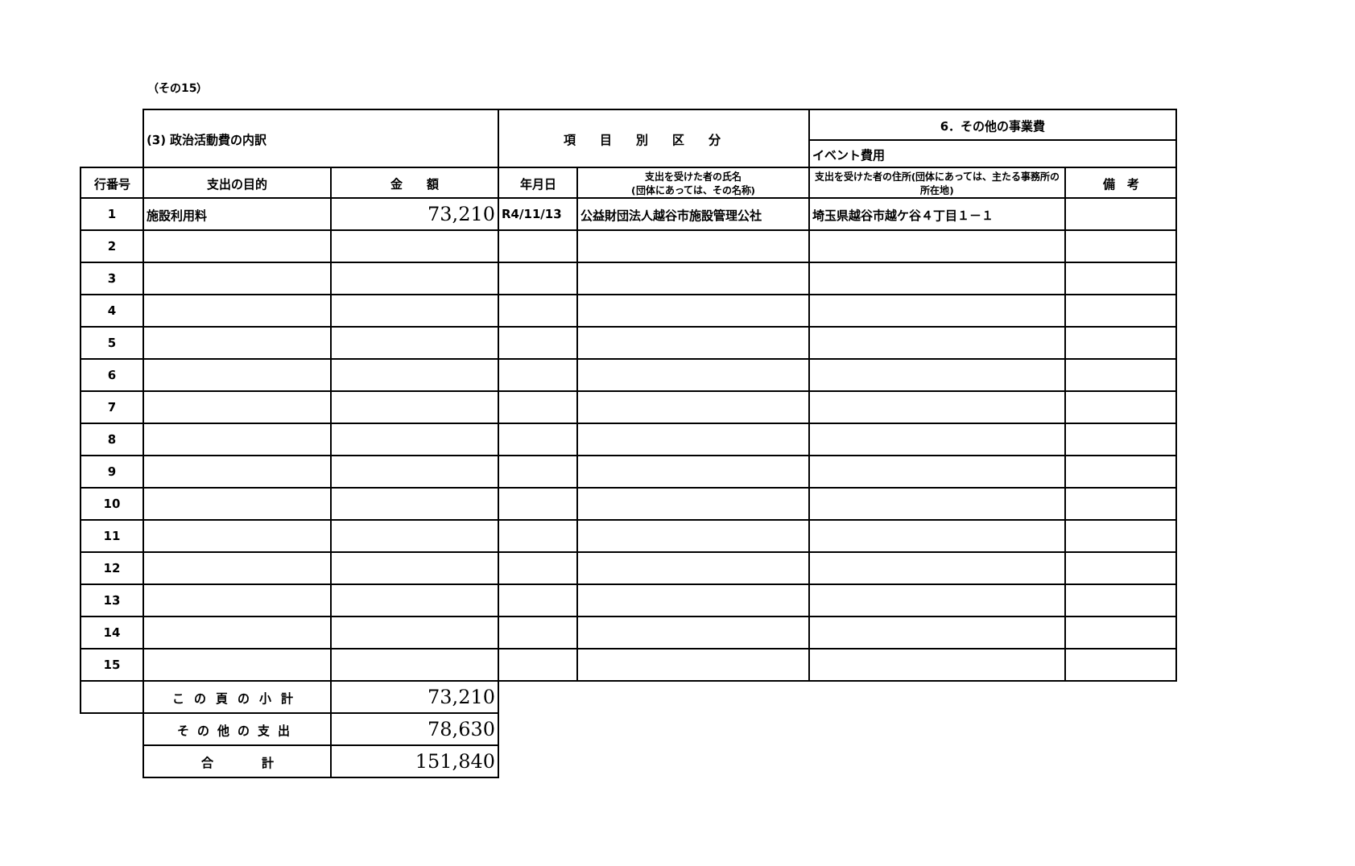（その15）
| | (3) 政治活動費の内訳 | | 項目別区分 | | 6．その他の事業費 | |
| | | | | | イベント費用 | |
| 行番号 | 支出の目的 | 金 額 | 年月日 | 支出を受けた者の氏名 (団体にあっては、その名称) | 支出を受けた者の住所(団体にあっては、主たる事務所の所在地) | 備 考 |
| 1 | 施設利用料 | 73,210 | R4/11/13 | 公益財団法人越谷市施設管理公社 | 埼玉県越谷市越ケ谷４丁目１－１ | |
| 2 | | | | | | |
| 3 | | | | | | |
| 4 | | | | | | |
| 5 | | | | | | |
| 6 | | | | | | |
| 7 | | | | | | |
| 8 | | | | | | |
| 9 | | | | | | |
| 10 | | | | | | |
| 11 | | | | | | |
| 12 | | | | | | |
| 13 | | | | | | |
| 14 | | | | | | |
| 15 | | | | | | |
| | この頁の小計 | 73,210 | | | | |
| | その他の支出 | 78,630 | | | | |
| | 合 計 | 151,840 | | | | |